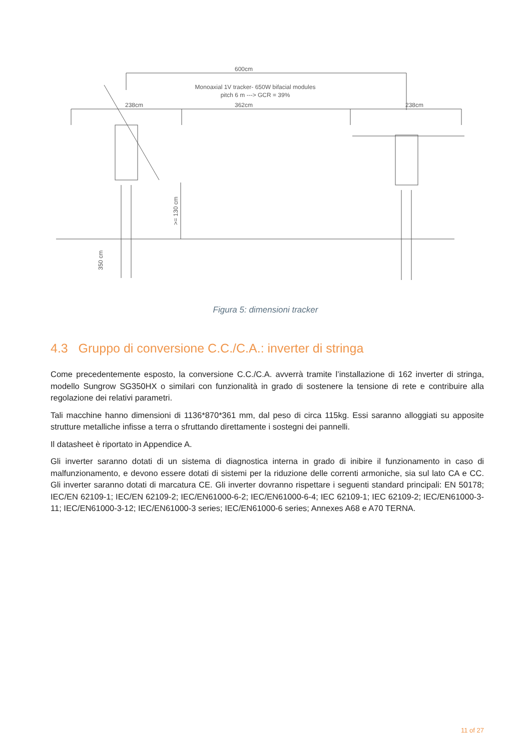600cm
Monoaxial 1V tracker- 650W bifacial modules
pitch 6 m ---> GCR = 39%
238cm
362cm
238cm
>= 130 cm
350 cm
Figura 5: dimensioni tracker
4.3 Gruppo di conversione C.C./C.A.: inverter di stringa
Come precedentemente esposto, la conversione C.C./C.A. avverrà tramite l’installazione di 162 inverter di stringa, modello Sungrow SG350HX o similari con funzionalità in grado di sostenere la tensione di rete e contribuire alla regolazione dei relativi parametri.
Tali macchine hanno dimensioni di 1136*870*361 mm, dal peso di circa 115kg. Essi saranno alloggiati su apposite strutture metalliche infisse a terra o sfruttando direttamente i sostegni dei pannelli.
Il datasheet è riportato in Appendice A.
Gli inverter saranno dotati di un sistema di diagnostica interna in grado di inibire il funzionamento in caso di malfunzionamento, e devono essere dotati di sistemi per la riduzione delle correnti armoniche, sia sul lato CA e CC. Gli inverter saranno dotati di marcatura CE. Gli inverter dovranno rispettare i seguenti standard principali: EN 50178; IEC/EN 62109-1; IEC/EN 62109-2; IEC/EN61000-6-2; IEC/EN61000-6-4; IEC 62109-1; IEC 62109-2; IEC/EN61000-3-11; IEC/EN61000-3-12; IEC/EN61000-3 series; IEC/EN61000-6 series; Annexes A68 e A70 TERNA.
11 of 27